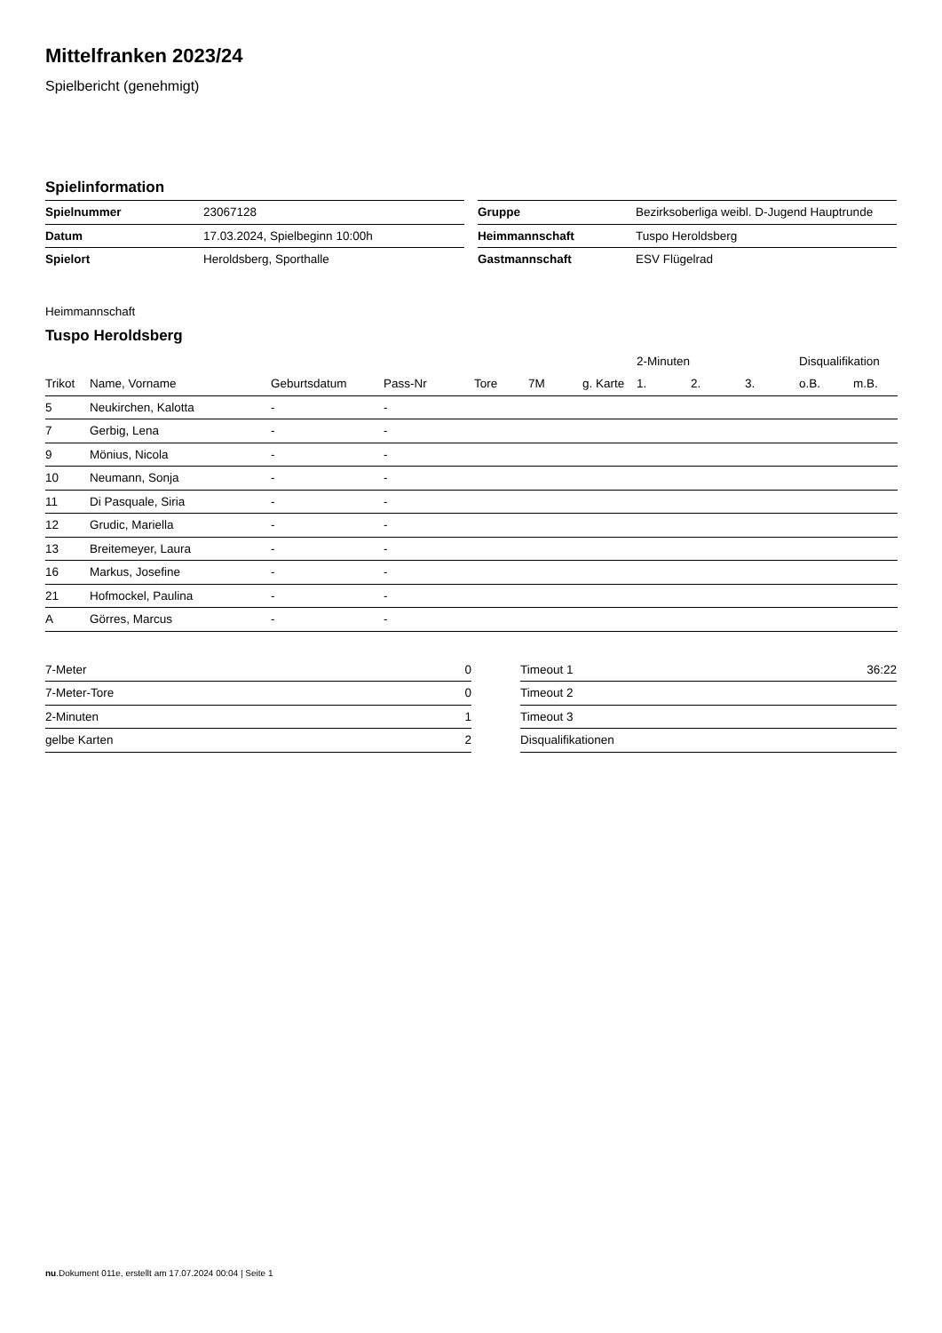Mittelfranken 2023/24
Spielbericht (genehmigt)
Spielinformation
| Spielnummer | 23067128 |
| Datum | 17.03.2024, Spielbeginn 10:00h |
| Spielort | Heroldsberg, Sporthalle |
| Gruppe | Bezirksoberliga weibl. D-Jugend Hauptrunde |
| Heimmannschaft | Tuspo Heroldsberg |
| Gastmannschaft | ESV Flügelrad |
Heimmannschaft
Tuspo Heroldsberg
| | | | | | | | 2-Minuten | | | Disqualifikation | |
| --- | --- | --- | --- | --- | --- | --- | --- | --- | --- | --- | --- |
| Trikot | Name, Vorname | Geburtsdatum | Pass-Nr | Tore | 7M | g. Karte | 1. | 2. | 3. | o.B. | m.B. |
| 5 | Neukirchen, Kalotta | - | - | | | | | | | | |
| 7 | Gerbig, Lena | - | - | | | | | | | | |
| 9 | Mönius, Nicola | - | - | | | | | | | | |
| 10 | Neumann, Sonja | - | - | | | | | | | | |
| 11 | Di Pasquale, Siria | - | - | | | | | | | | |
| 12 | Grudic, Mariella | - | - | | | | | | | | |
| 13 | Breitemeyer, Laura | - | - | | | | | | | | |
| 16 | Markus, Josefine | - | - | | | | | | | | |
| 21 | Hofmockel, Paulina | - | - | | | | | | | | |
| A | Görres, Marcus | - | - | | | | | | | | |
| 7-Meter | 0 |
| 7-Meter-Tore | 0 |
| 2-Minuten | 1 |
| gelbe Karten | 2 |
| Timeout 1 | 36:22 |
| Timeout 2 | |
| Timeout 3 | |
| Disqualifikationen | |
nu.Dokument 011e, erstellt am 17.07.2024 00:04 | Seite 1